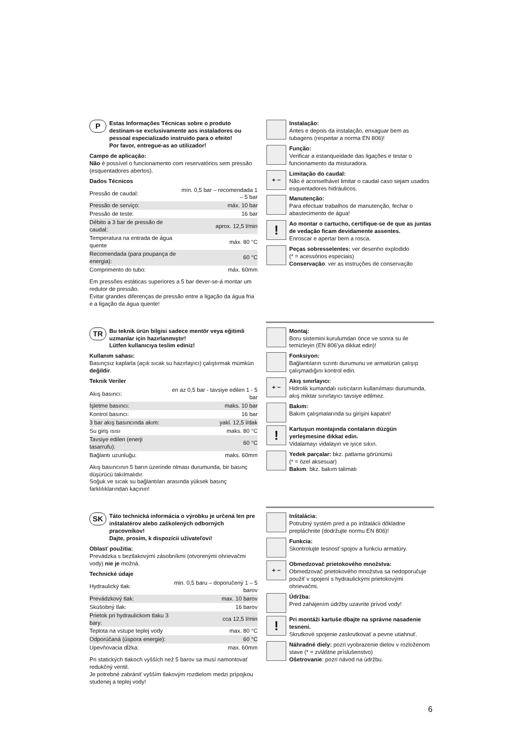P
Estas Informações Técnicas sobre o produto destinam-se exclusivamente aos instaladores ou pessoal especializado instruido para o efeito!
Por favor, entregue-as ao utilizador!
Campo de aplicação:
Não é possível o funcionamento com reservatórios sem pressão (esquentadores abertos).
Dados Técnicos
| Pressão de caudal: | mín. 0,5 bar – recomendada 1 – 5 bar |
| Pressão de serviço: | máx. 10 bar |
| Pressão de teste: | 16 bar |
| Débito a 3 bar de pressão de caudal: | aprox. 12,5 l/min |
| Temperatura na entrada de água quente | máx. 80 °C |
| Recomendada (para poupança de energia): | 60 °C |
| Comprimento do tubo: | máx. 60mm |
Em pressões estáticas superiores a 5 bar dever-se-á montar um redutor de pressão.
Evitar grandes diferenças de pressão entre a ligação da água fria e a ligação da água quente!
Instalação:
Antes e depois da instalação, enxaguar bem as tubagens (respeitar a norma EN 806)!
Função:
Verificar a estanqueidade das ligações e testar o funcionamento da misturadora.
+ −
Limitação do caudal:
Não é aconselhável limitar o caudal caso sejam usados esquentadores hidráulicos.
Manutenção:
Para efectuar trabalhos de manutenção, fechar o abastecimento de água!
!
Ao montar o cartucho, certifique-se de que as juntas de vedação ficam devidamente assentes.
Enroscar e apertar bem a rosca.
Peças sobresselentes: ver desenho explodido
(* = acessórios especiais)
Conservação: ver as instruções de conservação
TR
Bu teknik ürün bilgisi sadece mentör veya eğitimli uzmanlar için hazırlanmıştır!
Lütfen kullanıcıya teslim ediniz!
Kullanım sahası:
Basınçsız kaplarla (açık sıcak su hazırlayıcı) çalıştırmak mümkün değildir.
Teknik Veriler
| Akış basıncı: | en az 0,5 bar - tavsiye edilen 1 - 5 bar |
| İşletme basıncı: | maks. 10 bar |
| Kontrol basıncı: | 16 bar |
| 3 bar akış basıncında akım: | yakl. 12,5 l/dak |
| Su giriş ısısı | maks. 80 °C |
| Tavsiye edilen (enerji tasarrufu): | 60 °C |
| Bağlantı uzunluğu: | maks. 60mm |
Akış basıncının 5 barın üzerinde olması durumunda, bir basınç düşürücü takılmalıdır.
Soğuk ve sıcak su bağlantıları arasında yüksek basınç farklılıklarından kaçının!
Montaj:
Boru sistemini kurulumdan önce ve sonra su ile temizleyin (EN 806'ya dikkat edin)!
Fonksiyon:
Bağlantıların sızıntı durumunu ve armatürün çalışıp çalışmadığını kontrol edin.
+ −
Akış sınırlayıcı:
Hidrolik kumandalı ısıtıcıların kullanılması durumunda, akış miktar sınırlayıcı tavsiye edilmez.
Bakım:
Bakım çalışmalarında su girişini kapatın!
!
Kartuşun montajında contaların düzgün yerleşmesine dikkat edin.
Vidalamayı vidalayın ve iyice sıkın.
Yedek parçalar: bkz. patlama görünümü
(* = özel aksesuar)
Bakım: bkz. bakım talimatı
SK
Táto technická informácia o výrobku je určená len pre inštalatérov alebo zaškolených odborných pracovníkov!
Dajte, prosím, k dispozícii užívateľovi!
Oblasť použitia:
Prevádzka s beztlakovými zásobníkmi (otvorenými ohrievačmi vody) nie je možná.
Technické údaje
| Hydraulický tlak: | min. 0,5 baru – doporučený 1 – 5 barov |
| Prevádzkový tlak: | max. 10 barov |
| Skúšobný tlak: | 16 barov |
| Prietok pri hydraulickom tlaku 3 bary: | cca 12,5 l/min |
| Teplota na vstupe teplej vody | max. 80 °C |
| Odporúčaná (úspora energie): | 60 °C |
| Upevňovacia dĺžka: | max. 60mm |
Pri statických tlakoch vyšších než 5 barov sa musí namontovať redukčný ventil.
Je potrebné zabrániť vyšším tlakovým rozdielom medzi prípojkou studenej a teplej vody!
Inštalácia:
Potrubný systém pred a po inštalácii dôkladne prepláchnite (dodržujte normu EN 806)!
Funkcia:
Skontrolujte tesnosť spojov a funkciu armatúry.
+ −
Obmedzovač prietokového množstva:
Obmedzovač prietokového množstva sa nedoporučuje použiť v spojení s hydraulickými prietokovými ohrievačmi.
Údržba:
Pred zahájením údržby uzavrite prívod vody!
!
Pri montáži kartuše dbajte na správne nasadenie tesnení.
Skrutkové spojenie zaskrutkovať a pevne utiahnuť.
Náhradné diely: pozri vyobrazenie dielov v rozloženom stave (* = zvláštne príslušenstvo)
Ošetrovanie: pozri návod na údržbu.
6